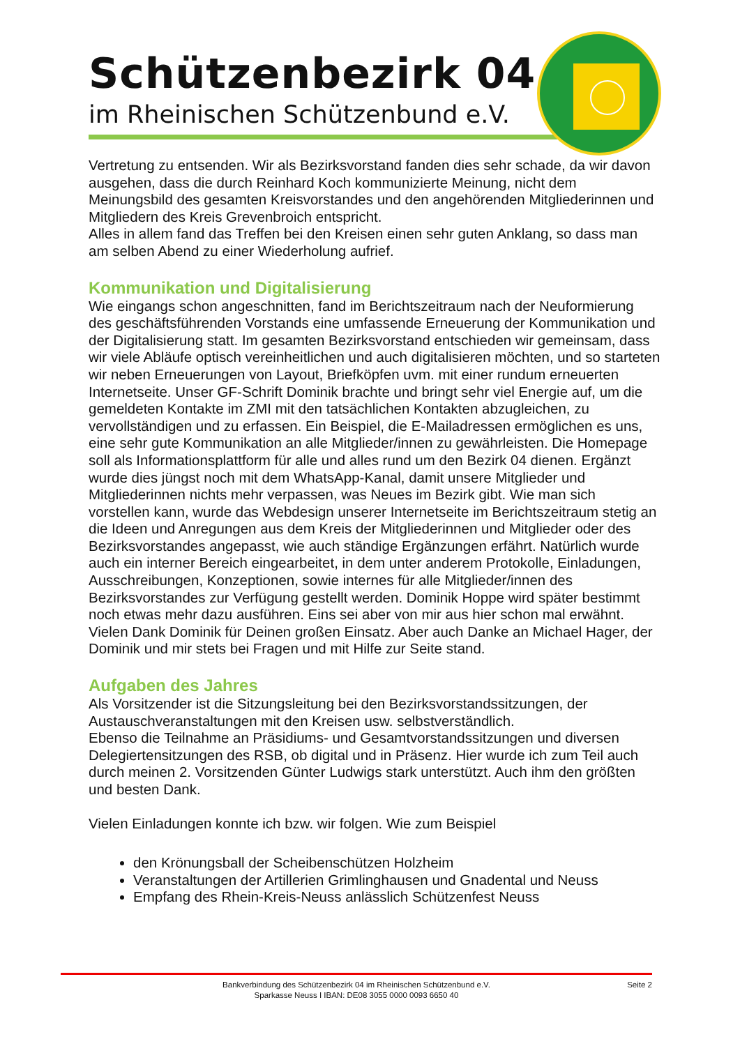Schützenbezirk 04
im Rheinischen Schützenbund e.V.
Vertretung zu entsenden. Wir als Bezirksvorstand fanden dies sehr schade, da wir davon ausgehen, dass die durch Reinhard Koch kommunizierte Meinung, nicht dem Meinungsbild des gesamten Kreisvorstandes und den angehörenden Mitgliederinnen und Mitgliedern des Kreis Grevenbroich entspricht.
Alles in allem fand das Treffen bei den Kreisen einen sehr guten Anklang, so dass man am selben Abend zu einer Wiederholung aufrief.
Kommunikation und Digitalisierung
Wie eingangs schon angeschnitten, fand im Berichtszeitraum nach der Neuformierung des geschäftsführenden Vorstands eine umfassende Erneuerung der Kommunikation und der Digitalisierung statt. Im gesamten Bezirksvorstand entschieden wir gemeinsam, dass wir viele Abläufe optisch vereinheitlichen und auch digitalisieren möchten, und so starteten wir neben Erneuerungen von Layout, Briefköpfen uvm. mit einer rundum erneuerten Internetseite. Unser GF-Schrift Dominik brachte und bringt sehr viel Energie auf, um die gemeldeten Kontakte im ZMI mit den tatsächlichen Kontakten abzugleichen, zu vervollständigen und zu erfassen. Ein Beispiel, die E-Mailadressen ermöglichen es uns, eine sehr gute Kommunikation an alle Mitglieder/innen zu gewährleisten. Die Homepage soll als Informationsplattform für alle und alles rund um den Bezirk 04 dienen. Ergänzt wurde dies jüngst noch mit dem WhatsApp-Kanal, damit unsere Mitglieder und Mitgliederinnen nichts mehr verpassen, was Neues im Bezirk gibt. Wie man sich vorstellen kann, wurde das Webdesign unserer Internetseite im Berichtszeitraum stetig an die Ideen und Anregungen aus dem Kreis der Mitgliederinnen und Mitglieder oder des Bezirksvorstandes angepasst, wie auch ständige Ergänzungen erfährt. Natürlich wurde auch ein interner Bereich eingearbeitet, in dem unter anderem Protokolle, Einladungen, Ausschreibungen, Konzeptionen, sowie internes für alle Mitglieder/innen des Bezirksvorstandes zur Verfügung gestellt werden. Dominik Hoppe wird später bestimmt noch etwas mehr dazu ausführen. Eins sei aber von mir aus hier schon mal erwähnt. Vielen Dank Dominik für Deinen großen Einsatz. Aber auch Danke an Michael Hager, der Dominik und mir stets bei Fragen und mit Hilfe zur Seite stand.
Aufgaben des Jahres
Als Vorsitzender ist die Sitzungsleitung bei den Bezirksvorstandssitzungen, der Austauschveranstaltungen mit den Kreisen usw. selbstverständlich.
Ebenso die Teilnahme an Präsidiums- und Gesamtvorstandssitzungen und diversen Delegiertensitzungen des RSB, ob digital und in Präsenz. Hier wurde ich zum Teil auch durch meinen 2. Vorsitzenden Günter Ludwigs stark unterstützt. Auch ihm den größten und besten Dank.
Vielen Einladungen konnte ich bzw. wir folgen. Wie zum Beispiel
den Krönungsball der Scheibenschützen Holzheim
Veranstaltungen der Artillerien Grimlinghausen und Gnadental und Neuss
Empfang des Rhein-Kreis-Neuss anlässlich Schützenfest Neuss
Bankverbindung des Schützenbezirk 04 im Rheinischen Schützenbund e.V.
Sparkasse Neuss I IBAN: DE08 3055 0000 0093 6650 40
Seite 2